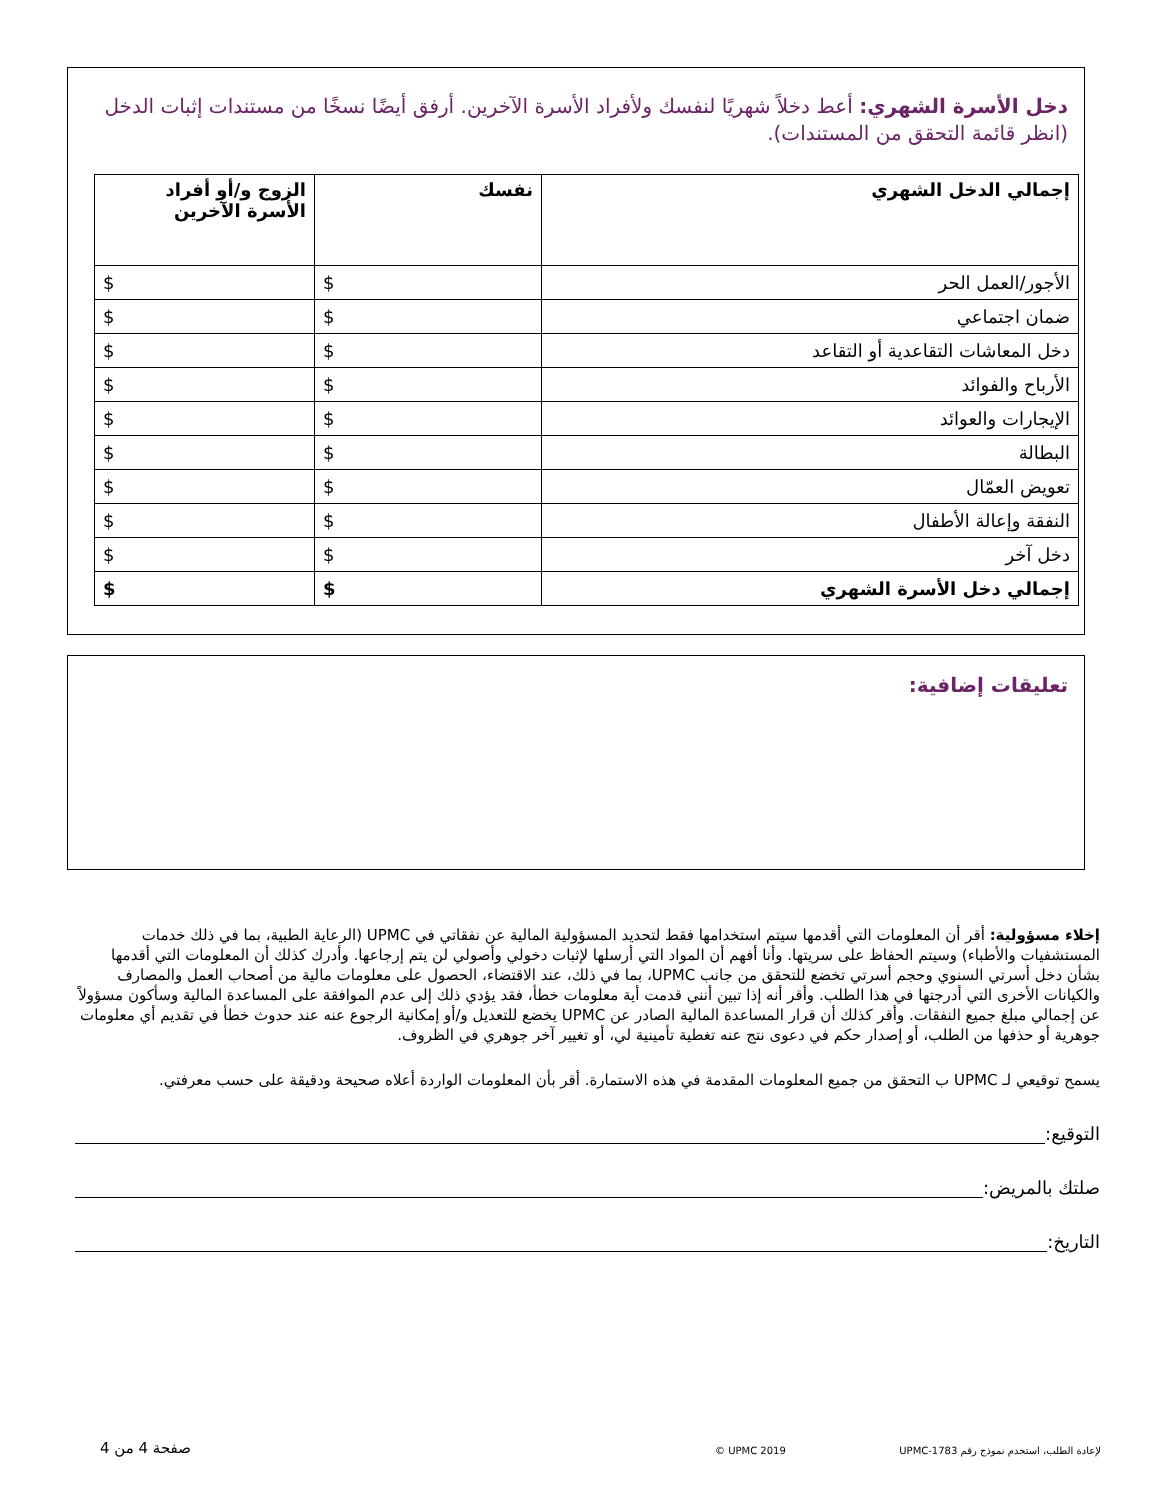دخل الأسرة الشهري: أعط دخلاً شهريًا لنفسك ولأفراد الأسرة الآخرين. أرفق أيضًا نسخًا من مستندات إثبات الدخل (انظر قائمة التحقق من المستندات).
| إجمالي الدخل الشهري | نفسك | الزوج و/أو أفراد الأسرة الآخرين |
| --- | --- | --- |
| الأجور/العمل الحر | $ | $ |
| ضمان اجتماعي | $ | $ |
| دخل المعاشات التقاعدية أو التقاعد | $ | $ |
| الأرباح والفوائد | $ | $ |
| الإيجارات والعوائد | $ | $ |
| البطالة | $ | $ |
| تعويض العمّال | $ | $ |
| النفقة وإعالة الأطفال | $ | $ |
| دخل آخر | $ | $ |
| إجمالي دخل الأسرة الشهري | $ | $ |
تعليقات إضافية:
إخلاء مسؤولية: أقر أن المعلومات التي أقدمها سيتم استخدامها فقط لتحديد المسؤولية المالية عن نفقاتي في UPMC (الرعاية الطبية، بما في ذلك خدمات المستشفيات والأطباء) وسيتم الحفاظ على سريتها. وأنا أفهم أن المواد التي أرسلها لإثبات دخولي وأصولي لن يتم إرجاعها. وأدرك كذلك أن المعلومات التي أقدمها بشأن دخل أسرتي السنوي وحجم أسرتي تخضع للتحقق من جانب UPMC، بما في ذلك، عند الاقتضاء، الحصول على معلومات مالية من أصحاب العمل والمصارف والكيانات الأخرى التي أدرجتها في هذا الطلب. وأقر أنه إذا تبين أنني قدمت أية معلومات خطأ، فقد يؤدي ذلك إلى عدم الموافقة على المساعدة المالية وسأكون مسؤولاً عن إجمالي مبلغ جميع النفقات. وأقر كذلك أن قرار المساعدة المالية الصادر عن UPMC يخضع للتعديل و/أو إمكانية الرجوع عنه عند حدوث خطأ في تقديم أي معلومات جوهرية أو حذفها من الطلب، أو إصدار حكم في دعوى نتج عنه تغطية تأمينية لي، أو تغيير آخر جوهري في الظروف.
يسمح توقيعي لـ UPMC ب التحقق من جميع المعلومات المقدمة في هذه الاستمارة. أقر بأن المعلومات الواردة أعلاه صحيحة ودقيقة على حسب معرفتي.
التوقيع:
صلتك بالمريض:
التاريخ:
صفحة 4 من 4 © UPMC 2019 لإعادة الطلب، استخدم نموذج رقم UPMC-1783